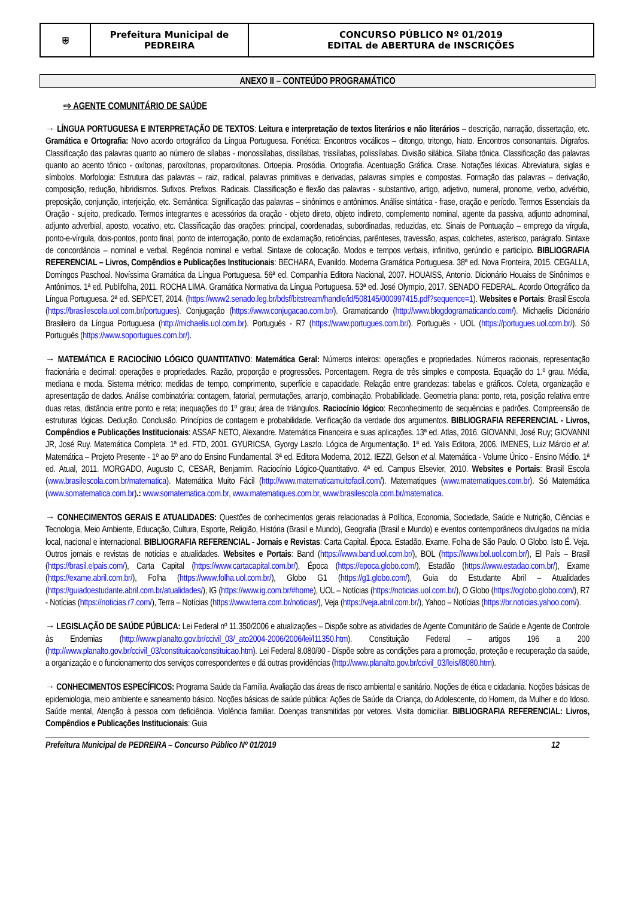| ⛨ | Prefeitura Municipal de PEDREIRA | CONCURSO PÚBLICO Nº 01/2019 EDITAL de ABERTURA de INSCRIÇÕES |
ANEXO II – CONTEÚDO PROGRAMÁTICO
⇨ AGENTE COMUNITÁRIO DE SAÚDE
→ LÍNGUA PORTUGUESA E INTERPRETAÇÃO DE TEXTOS: Leitura e interpretação de textos literários e não literários – descrição, narração, dissertação, etc. Gramática e Ortografia: Novo acordo ortográfico da Língua Portuguesa. Fonética: Encontros vocálicos – ditongo, tritongo, hiato. Encontros consonantais. Dígrafos. Classificação das palavras quanto ao número de sílabas - monossílabas, dissílabas, trissílabas, polissílabas. Divisão silábica. Sílaba tônica. Classificação das palavras quanto ao acento tônico - oxítonas, paroxítonas, proparoxítonas. Ortoepia. Prosódia. Ortografia. Acentuação Gráfica. Crase. Notações léxicas. Abreviatura, siglas e símbolos. Morfologia: Estrutura das palavras – raiz, radical, palavras primitivas e derivadas, palavras simples e compostas. Formação das palavras – derivação, composição, redução, hibridismos. Sufixos. Prefixos. Radicais. Classificação e flexão das palavras - substantivo, artigo, adjetivo, numeral, pronome, verbo, advérbio, preposição, conjunção, interjeição, etc. Semântica: Significação das palavras – sinônimos e antônimos. Análise sintática - frase, oração e período. Termos Essenciais da Oração - sujeito, predicado. Termos integrantes e acessórios da oração - objeto direto, objeto indireto, complemento nominal, agente da passiva, adjunto adnominal, adjunto adverbial, aposto, vocativo, etc. Classificação das orações: principal, coordenadas, subordinadas, reduzidas, etc. Sinais de Pontuação – emprego da vírgula, ponto-e-vírgula, dois-pontos, ponto final, ponto de interrogação, ponto de exclamação, reticências, parênteses, travessão, aspas, colchetes, asterisco, parágrafo. Sintaxe de concordância – nominal e verbal. Regência nominal e verbal. Sintaxe de colocação. Modos e tempos verbais, infinitivo, gerúndio e particípio. BIBLIOGRAFIA REFERENCIAL – Livros, Compêndios e Publicações Institucionais: BECHARA, Evanildo. Moderna Gramática Portuguesa. 38ª ed. Nova Fronteira, 2015. CEGALLA, Domingos Paschoal. Novíssima Gramática da Língua Portuguesa. 56ª ed. Companhia Editora Nacional, 2007. HOUAISS, Antonio. Dicionário Houaiss de Sinônimos e Antônimos. 1ª ed. Publifolha, 2011. ROCHA LIMA. Gramática Normativa da Língua Portuguesa. 53ª ed. José Olympio, 2017. SENADO FEDERAL. Acordo Ortográfico da Língua Portuguesa. 2ª ed. SEP/CET, 2014. (https://www2.senado.leg.br/bdsf/bitstream/handle/id/508145/000997415.pdf?sequence=1). Websites e Portais: Brasil Escola (https://brasilescola.uol.com.br/portugues). Conjugação (https://www.conjugacao.com.br/). Gramaticando (http://www.blogdogramaticando.com/). Michaelis Dicionário Brasileiro da Língua Portuguesa (http://michaelis.uol.com.br). Português - R7 (https://www.portugues.com.br/). Português - UOL (https://portugues.uol.com.br/). Só Português (https://www.soportugues.com.br/).
→ MATEMÁTICA E RACIOCÍNIO LÓGICO QUANTITATIVO: Matemática Geral: Números inteiros: operações e propriedades. Números racionais, representação fracionária e decimal: operações e propriedades. Razão, proporção e progressões. Porcentagem. Regra de três simples e composta. Equação do 1.º grau. Média, mediana e moda. Sistema métrico: medidas de tempo, comprimento, superfície e capacidade. Relação entre grandezas: tabelas e gráficos. Coleta, organização e apresentação de dados. Análise combinatória: contagem, fatorial, permutações, arranjo, combinação. Probabilidade. Geometria plana: ponto, reta, posição relativa entre duas retas, distância entre ponto e reta; inequações do 1º grau; área de triângulos. Raciocínio lógico: Reconhecimento de sequências e padrões. Compreensão de estruturas lógicas. Dedução. Conclusão. Princípios de contagem e probabilidade. Verificação da verdade dos argumentos. BIBLIOGRAFIA REFERENCIAL - Livros, Compêndios e Publicações Institucionais: ASSAF NETO, Alexandre. Matemática Financeira e suas aplicações. 13ª ed. Atlas, 2016. GIOVANNI, José Ruy; GIOVANNI JR, José Ruy. Matemática Completa. 1ª ed. FTD, 2001. GYURICSA, Gyorgy Laszlo. Lógica de Argumentação. 1ª ed. Yalis Editora, 2006. IMENES, Luiz Márcio et al. Matemática – Projeto Presente - 1º ao 5º ano do Ensino Fundamental. 3ª ed. Editora Moderna, 2012. IEZZI, Gelson et al. Matemática - Volume Único - Ensino Médio. 1ª ed. Atual, 2011. MORGADO, Augusto C, CESAR, Benjamim. Raciocínio Lógico-Quantitativo. 4ª ed. Campus Elsevier, 2010. Websites e Portais: Brasil Escola (www.brasilescola.com.br/matematica). Matemática Muito Fácil (http://www.matematicamuitofacil.com/). Matematiques (www.matematiques.com.br). Só Matemática (www.somatematica.com.br).: www.somatematica.com.br, www.matematiques.com.br, www.brasilescola.com.br/matematica.
→ CONHECIMENTOS GERAIS E ATUALIDADES: Questões de conhecimentos gerais relacionadas à Política, Economia, Sociedade, Saúde e Nutrição, Ciências e Tecnologia, Meio Ambiente, Educação, Cultura, Esporte, Religião, História (Brasil e Mundo), Geografia (Brasil e Mundo) e eventos contemporâneos divulgados na mídia local, nacional e internacional. BIBLIOGRAFIA REFERENCIAL - Jornais e Revistas: Carta Capital. Época. Estadão. Exame. Folha de São Paulo. O Globo. Isto É. Veja. Outros jornais e revistas de notícias e atualidades. Websites e Portais: Band (https://www.band.uol.com.br/), BOL (https://www.bol.uol.com.br/), El País – Brasil (https://brasil.elpais.com/), Carta Capital (https://www.cartacapital.com.br/), Época (https://epoca.globo.com/), Estadão (https://www.estadao.com.br/), Exame (https://exame.abril.com.br/), Folha (https://www.folha.uol.com.br/), Globo G1 (https://g1.globo.com/), Guia do Estudante Abril – Atualidades (https://guiadoestudante.abril.com.br/atualidades/), IG (https://www.ig.com.br/#home), UOL – Notícias (https://noticias.uol.com.br/), O Globo (https://oglobo.globo.com/), R7 - Notícias (https://noticias.r7.com/), Terra – Notícias (https://www.terra.com.br/noticias/), Veja (https://veja.abril.com.br/), Yahoo – Notícias (https://br.noticias.yahoo.com/).
→ LEGISLAÇÃO DE SAÚDE PÚBLICA: Lei Federal nº 11.350/2006 e atualizações – Dispõe sobre as atividades de Agente Comunitário de Saúde e Agente de Controle às Endemias (http://www.planalto.gov.br/ccivil_03/_ato2004-2006/2006/lei/l11350.htm). Constituição Federal – artigos 196 a 200 (http://www.planalto.gov.br/ccivil_03/constituicao/constituicao.htm). Lei Federal 8.080/90 - Dispõe sobre as condições para a promoção, proteção e recuperação da saúde, a organização e o funcionamento dos serviços correspondentes e dá outras providências (http://www.planalto.gov.br/ccivil_03/leis/l8080.htm).
→ CONHECIMENTOS ESPECÍFICOS: Programa Saúde da Família. Avaliação das áreas de risco ambiental e sanitário. Noções de ética e cidadania. Noções básicas de epidemiologia, meio ambiente e saneamento básico. Noções básicas de saúde pública: Ações de Saúde da Criança, do Adolescente, do Homem, da Mulher e do Idoso. Saúde mental, Atenção à pessoa com deficiência. Violência familiar. Doenças transmitidas por vetores. Visita domiciliar. BIBLIOGRAFIA REFERENCIAL: Livros, Compêndios e Publicações Institucionais: Guia
Prefeitura Municipal de PEDREIRA – Concurso Público Nº 01/2019 12